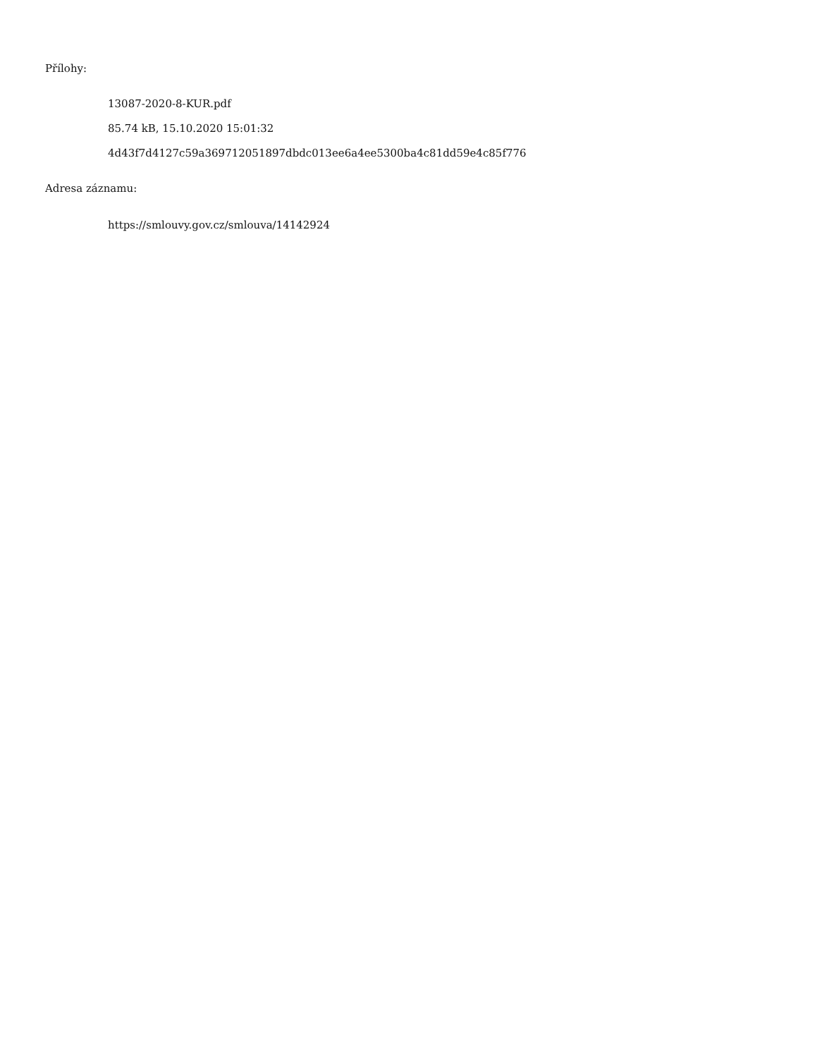Přílohy:
13087-2020-8-KUR.pdf
85.74 kB, 15.10.2020 15:01:32
4d43f7d4127c59a369712051897dbdc013ee6a4ee5300ba4c81dd59e4c85f776
Adresa záznamu:
https://smlouvy.gov.cz/smlouva/14142924